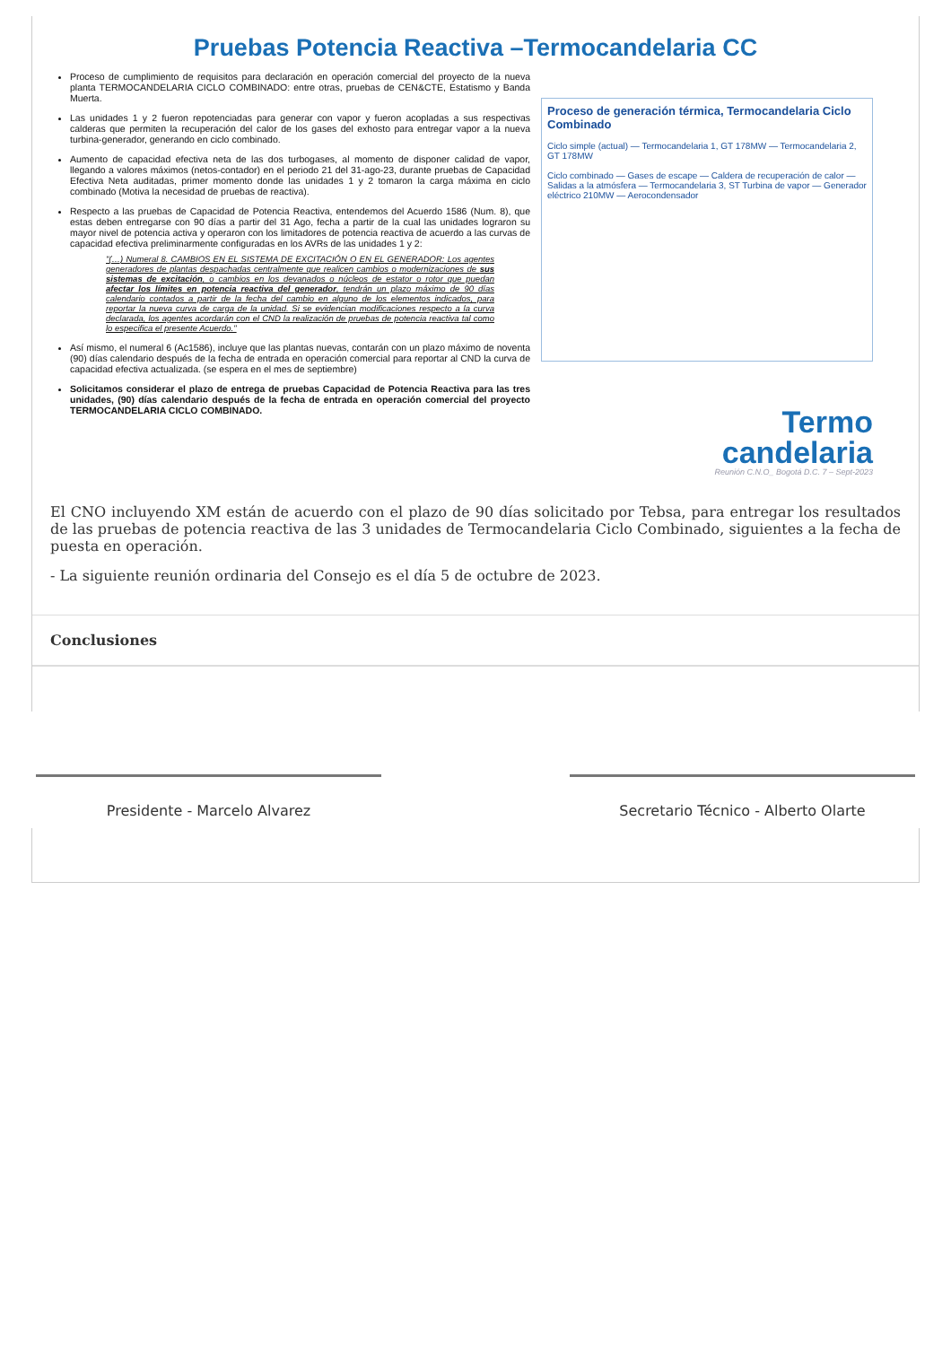Pruebas Potencia Reactiva –Termocandelaria CC
Proceso de cumplimiento de requisitos para declaración en operación comercial del proyecto de la nueva planta TERMOCANDELARIA CICLO COMBINADO: entre otras, pruebas de CEN&CTE, Estatismo y Banda Muerta.
Las unidades 1 y 2 fueron repotenciadas para generar con vapor y fueron acopladas a sus respectivas calderas que permiten la recuperación del calor de los gases del exhosto para entregar vapor a la nueva turbina-generador, generando en ciclo combinado.
Aumento de capacidad efectiva neta de las dos turbogases, al momento de disponer calidad de vapor, llegando a valores máximos (netos-contador) en el periodo 21 del 31-ago-23, durante pruebas de Capacidad Efectiva Neta auditadas, primer momento donde las unidades 1 y 2 tomaron la carga máxima en ciclo combinado (Motiva la necesidad de pruebas de reactiva).
Respecto a las pruebas de Capacidad de Potencia Reactiva, entendemos del Acuerdo 1586 (Num. 8), que estas deben entregarse con 90 días a partir del 31 Ago, fecha a partir de la cual las unidades lograron su mayor nivel de potencia activa y operaron con los limitadores de potencia reactiva de acuerdo a las curvas de capacidad efectiva preliminarmente configuradas en los AVRs de las unidades 1 y 2:
"(…) Numeral 8. CAMBIOS EN EL SISTEMA DE EXCITACIÓN O EN EL GENERADOR: Los agentes generadores de plantas despachadas centralmente que realicen cambios o modernizaciones de sus sistemas de excitación, o cambios en los devanados o núcleos de estator o rotor que puedan afectar los límites en potencia reactiva del generador, tendrán un plazo máximo de 90 días calendario contados a partir de la fecha del cambio en alguno de los elementos indicados, para reportar la nueva curva de carga de la unidad. Si se evidencian modificaciones respecto a la curva declarada, los agentes acordarán con el CND la realización de pruebas de potencia reactiva tal como lo especifica el presente Acuerdo."
Así mismo, el numeral 6 (Ac1586), incluye que las plantas nuevas, contarán con un plazo máximo de noventa (90) días calendario después de la fecha de entrada en operación comercial para reportar al CND la curva de capacidad efectiva actualizada. (se espera en el mes de septiembre)
Solicitamos considerar el plazo de entrega de pruebas Capacidad de Potencia Reactiva para las tres unidades, (90) días calendario después de la fecha de entrada en operación comercial del proyecto TERMOCANDELARIA CICLO COMBINADO.
Proceso de generación térmica, Termocandelaria Ciclo Combinado
Ciclo simple (actual) — Termocandelaria 1, GT 178MW — Termocandelaria 2, GT 178MW
Ciclo combinado — Gases de escape — Caldera de recuperación de calor — Salidas a la atmósfera — Termocandelaria 3, ST Turbina de vapor — Generador eléctrico 210MW — Aerocondensador
Termo
candelaria
Reunión C.N.O_ Bogotá D.C. 7 – Sept-2023
El CNO incluyendo XM están de acuerdo con el plazo de 90 días solicitado por Tebsa, para entregar los resultados de las pruebas de potencia reactiva de las 3 unidades de Termocandelaria Ciclo Combinado, siguientes a la fecha de puesta en operación.
- La siguiente reunión ordinaria del Consejo es el día 5 de octubre de 2023.
Conclusiones
Presidente - Marcelo Alvarez Secretario Técnico - Alberto Olarte